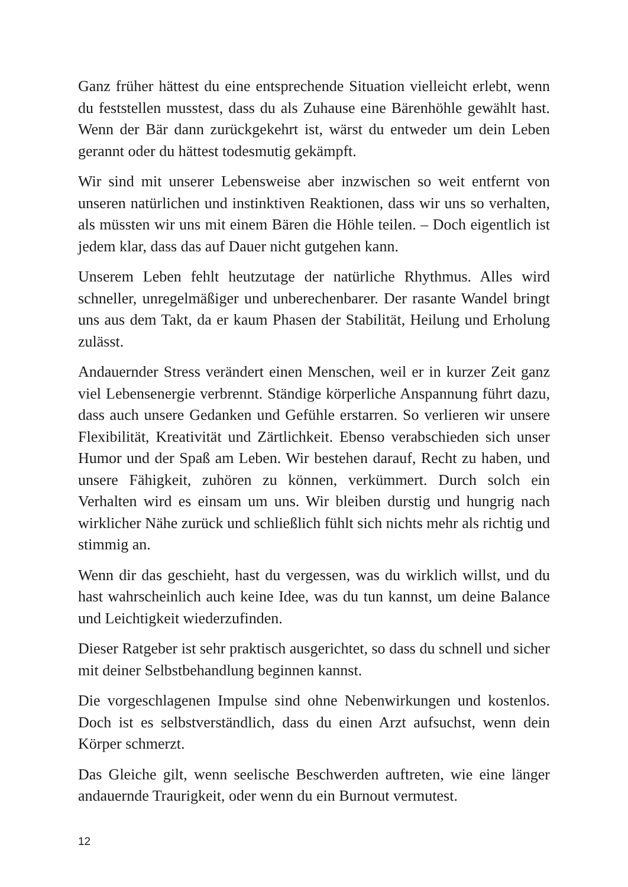Ganz früher hättest du eine entsprechende Situation vielleicht erlebt, wenn du feststellen musstest, dass du als Zuhause eine Bärenhöhle gewählt hast. Wenn der Bär dann zurückgekehrt ist, wärst du entweder um dein Leben gerannt oder du hättest todesmutig gekämpft.
Wir sind mit unserer Lebensweise aber inzwischen so weit entfernt von unseren natürlichen und instinktiven Reaktionen, dass wir uns so verhalten, als müssten wir uns mit einem Bären die Höhle teilen. – Doch eigentlich ist jedem klar, dass das auf Dauer nicht gutgehen kann.
Unserem Leben fehlt heutzutage der natürliche Rhythmus. Alles wird schneller, unregelmäßiger und unberechenbarer. Der rasante Wandel bringt uns aus dem Takt, da er kaum Phasen der Stabilität, Heilung und Erholung zulässt.
Andauernder Stress verändert einen Menschen, weil er in kurzer Zeit ganz viel Lebensenergie verbrennt. Ständige körperliche Anspannung führt dazu, dass auch unsere Gedanken und Gefühle erstarren. So verlieren wir unsere Flexibilität, Kreativität und Zärtlichkeit. Ebenso verabschieden sich unser Humor und der Spaß am Leben. Wir bestehen darauf, Recht zu haben, und unsere Fähigkeit, zuhören zu können, verkümmert. Durch solch ein Verhalten wird es einsam um uns. Wir bleiben durstig und hungrig nach wirklicher Nähe zurück und schließlich fühlt sich nichts mehr als richtig und stimmig an.
Wenn dir das geschieht, hast du vergessen, was du wirklich willst, und du hast wahrscheinlich auch keine Idee, was du tun kannst, um deine Balance und Leichtigkeit wiederzufinden.
Dieser Ratgeber ist sehr praktisch ausgerichtet, so dass du schnell und sicher mit deiner Selbstbehandlung beginnen kannst.
Die vorgeschlagenen Impulse sind ohne Nebenwirkungen und kostenlos. Doch ist es selbstverständlich, dass du einen Arzt aufsuchst, wenn dein Körper schmerzt.
Das Gleiche gilt, wenn seelische Beschwerden auftreten, wie eine länger andauernde Traurigkeit, oder wenn du ein Burnout vermutest.
12